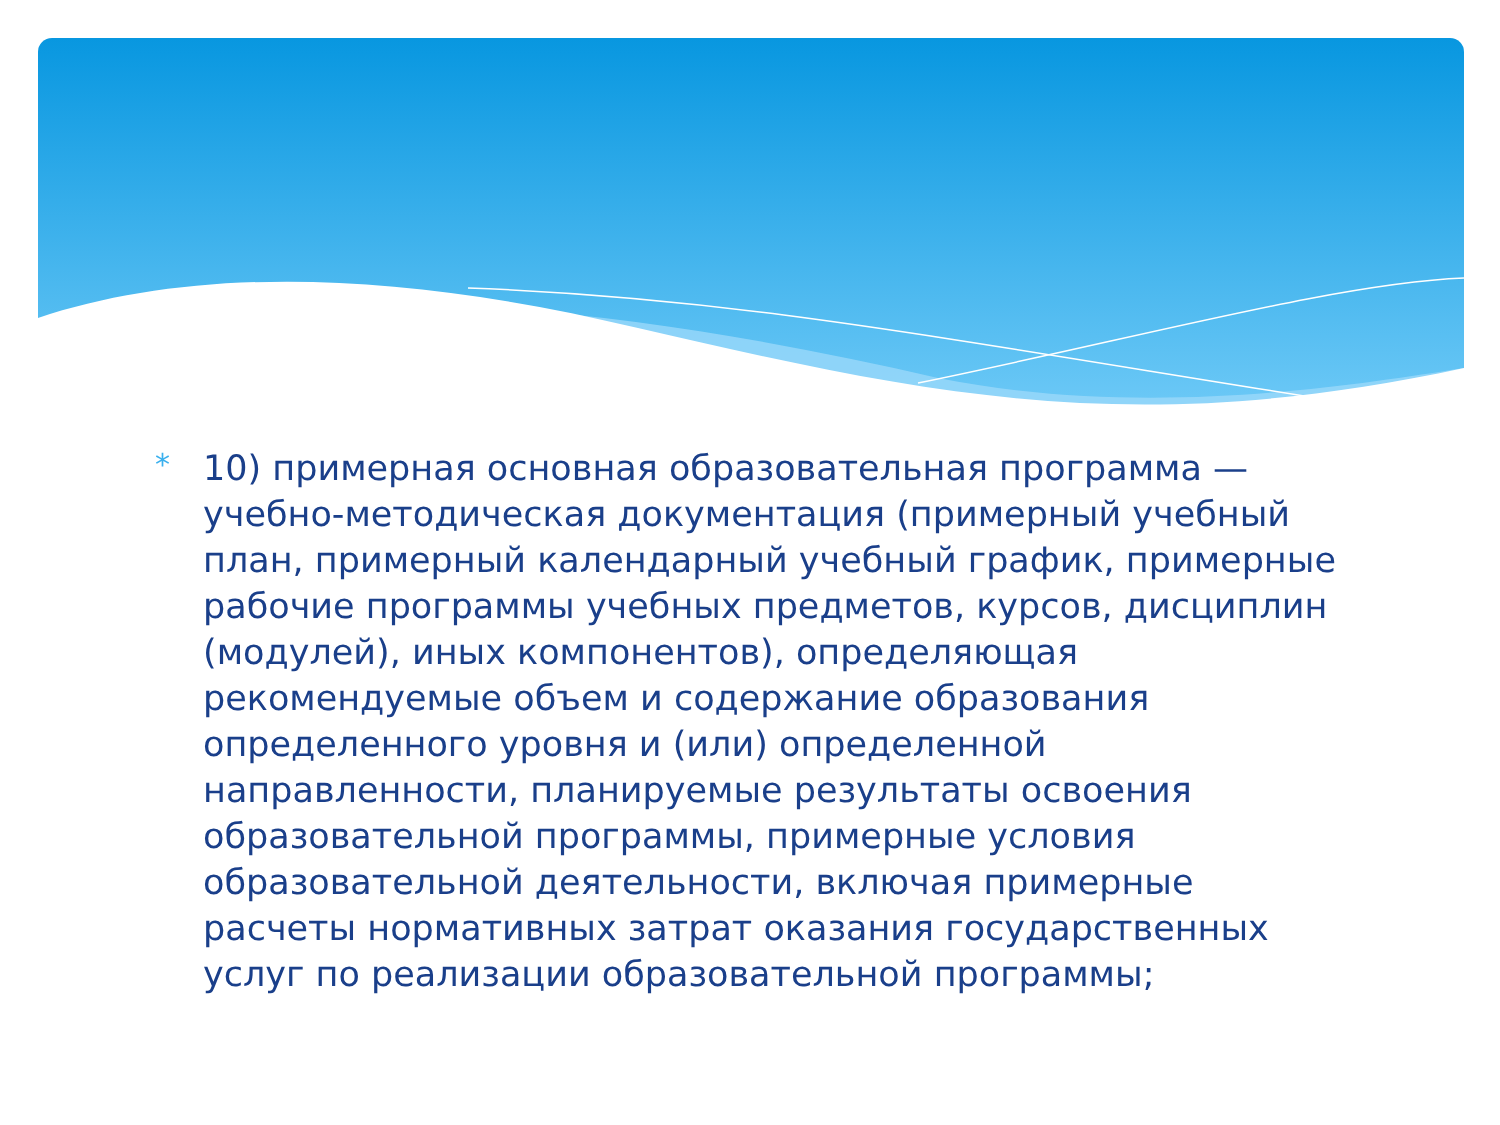*
10) примерная основная образовательная программа — учебно-методическая документация (примерный учебный план, примерный календарный учебный график, примерные рабочие программы учебных предметов, курсов, дисциплин (модулей), иных компонентов), определяющая рекомендуемые объем и содержание образования определенного уровня и (или) определенной направленности, планируемые результаты освоения образовательной программы, примерные условия образовательной деятельности, включая примерные расчеты нормативных затрат оказания государственных услуг по реализации образовательной программы;